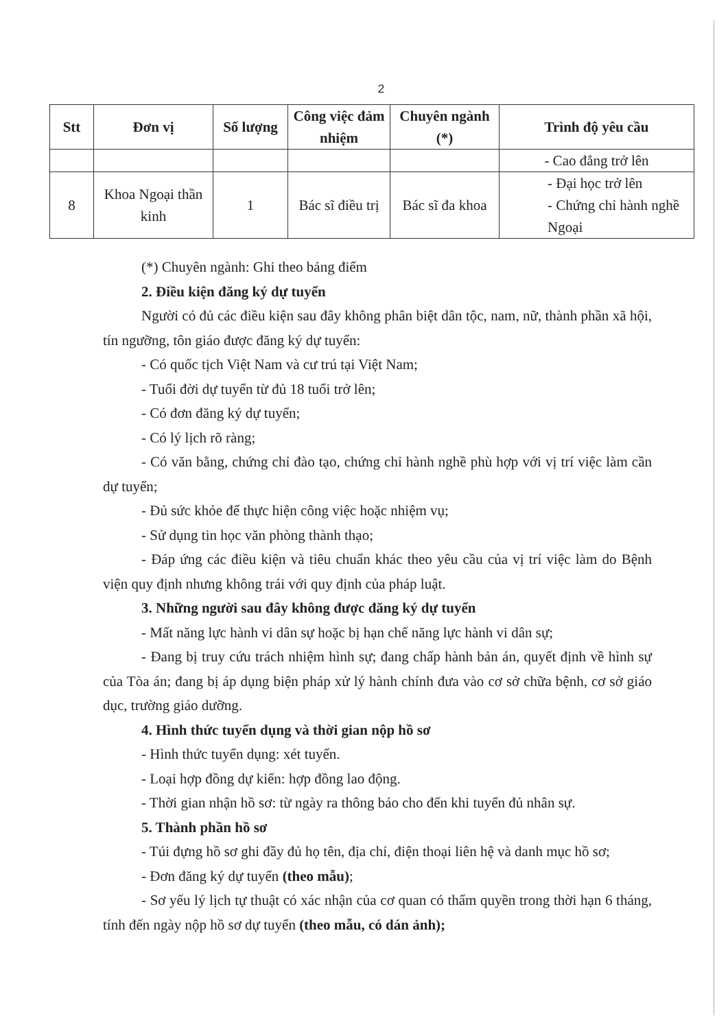2
| Stt | Đơn vị | Số lượng | Công việc đảm nhiệm | Chuyên ngành (*) | Trình độ yêu cầu |
| --- | --- | --- | --- | --- | --- |
| | | | | | - Cao đẳng trở lên |
| 8 | Khoa Ngoại thần kinh | 1 | Bác sĩ điều trị | Bác sĩ đa khoa | - Đại học trở lên - Chứng chỉ hành nghề Ngoại |
(*) Chuyên ngành: Ghi theo bảng điểm
2. Điều kiện đăng ký dự tuyển
Người có đủ các điều kiện sau đây không phân biệt dân tộc, nam, nữ, thành phần xã hội, tín ngưỡng, tôn giáo được đăng ký dự tuyển:
- Có quốc tịch Việt Nam và cư trú tại Việt Nam;
- Tuổi đời dự tuyển từ đủ 18 tuổi trở lên;
- Có đơn đăng ký dự tuyển;
- Có lý lịch rõ ràng;
- Có văn bằng, chứng chỉ đào tạo, chứng chỉ hành nghề phù hợp với vị trí việc làm cần dự tuyển;
- Đủ sức khỏe để thực hiện công việc hoặc nhiệm vụ;
- Sử dụng tin học văn phòng thành thạo;
- Đáp ứng các điều kiện và tiêu chuẩn khác theo yêu cầu của vị trí việc làm do Bệnh viện quy định nhưng không trái với quy định của pháp luật.
3. Những người sau đây không được đăng ký dự tuyển
- Mất năng lực hành vi dân sự hoặc bị hạn chế năng lực hành vi dân sự;
- Đang bị truy cứu trách nhiệm hình sự; đang chấp hành bản án, quyết định về hình sự của Tòa án; đang bị áp dụng biện pháp xử lý hành chính đưa vào cơ sở chữa bệnh, cơ sở giáo dục, trường giáo dưỡng.
4. Hình thức tuyển dụng và thời gian nộp hồ sơ
- Hình thức tuyển dụng: xét tuyển.
- Loại hợp đồng dự kiến: hợp đồng lao động.
- Thời gian nhận hồ sơ: từ ngày ra thông báo cho đến khi tuyển đủ nhân sự.
5. Thành phần hồ sơ
- Túi đựng hồ sơ ghi đầy đủ họ tên, địa chỉ, điện thoại liên hệ và danh mục hồ sơ;
- Đơn đăng ký dự tuyển (theo mẫu);
- Sơ yếu lý lịch tự thuật có xác nhận của cơ quan có thẩm quyền trong thời hạn 6 tháng, tính đến ngày nộp hồ sơ dự tuyển (theo mẫu, có dán ảnh);